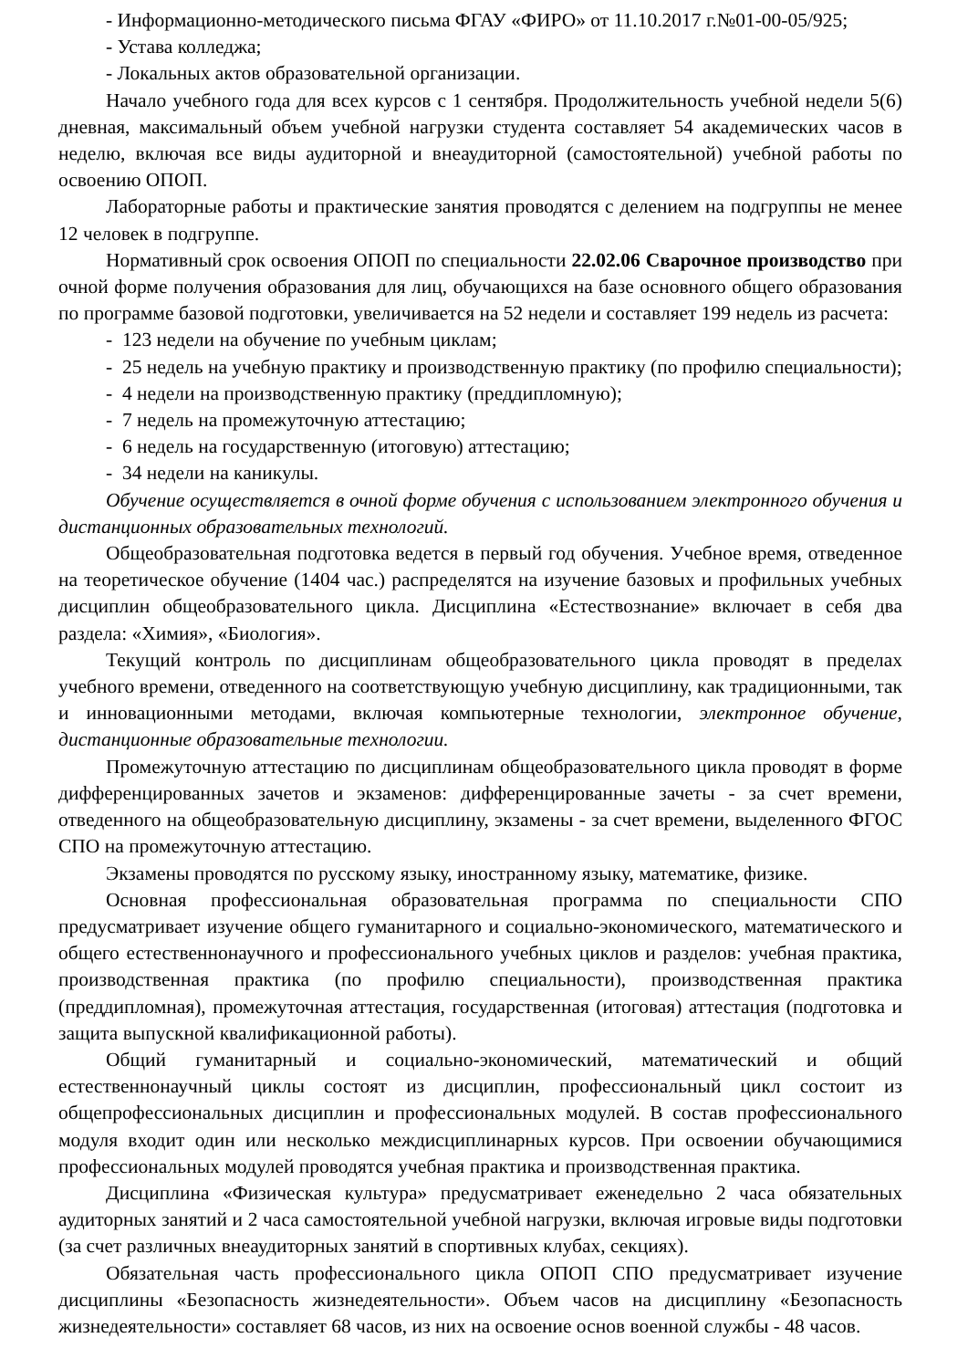- Информационно-методического письма ФГАУ «ФИРО» от 11.10.2017 г.№01-00-05/925;
- Устава колледжа;
- Локальных актов образовательной организации.
Начало учебного года для всех курсов с 1 сентября. Продолжительность учебной недели 5(6) дневная, максимальный объем учебной нагрузки студента составляет 54 академических часов в неделю, включая все виды аудиторной и внеаудиторной (самостоятельной) учебной работы по освоению ОПОП.
Лабораторные работы и практические занятия проводятся с делением на подгруппы не менее 12 человек в подгруппе.
Нормативный срок освоения ОПОП по специальности 22.02.06 Сварочное производство при очной форме получения образования для лиц, обучающихся на базе основного общего образования по программе базовой подготовки, увеличивается на 52 недели и составляет 199 недель из расчета:
- 123 недели на обучение по учебным циклам;
- 25 недель на учебную практику и производственную практику (по профилю специальности);
- 4 недели на производственную практику (преддипломную);
- 7 недель на промежуточную аттестацию;
- 6 недель на государственную (итоговую) аттестацию;
- 34 недели на каникулы.
Обучение осуществляется в очной форме обучения с использованием электронного обучения и дистанционных образовательных технологий.
Общеобразовательная подготовка ведется в первый год обучения. Учебное время, отведенное на теоретическое обучение (1404 час.) распределятся на изучение базовых и профильных учебных дисциплин общеобразовательного цикла. Дисциплина «Естествознание» включает в себя два раздела: «Химия», «Биология».
Текущий контроль по дисциплинам общеобразовательного цикла проводят в пределах учебного времени, отведенного на соответствующую учебную дисциплину, как традиционными, так и инновационными методами, включая компьютерные технологии, электронное обучение, дистанционные образовательные технологии.
Промежуточную аттестацию по дисциплинам общеобразовательного цикла проводят в форме дифференцированных зачетов и экзаменов: дифференцированные зачеты - за счет времени, отведенного на общеобразовательную дисциплину, экзамены - за счет времени, выделенного ФГОС СПО на промежуточную аттестацию.
Экзамены проводятся по русскому языку, иностранному языку, математике, физике.
Основная профессиональная образовательная программа по специальности СПО предусматривает изучение общего гуманитарного и социально-экономического, математического и общего естественнонаучного и профессионального учебных циклов и разделов: учебная практика, производственная практика (по профилю специальности), производственная практика (преддипломная), промежуточная аттестация, государственная (итоговая) аттестация (подготовка и защита выпускной квалификационной работы).
Общий гуманитарный и социально-экономический, математический и общий естественнонаучный циклы состоят из дисциплин, профессиональный цикл состоит из общепрофессиональных дисциплин и профессиональных модулей. В состав профессионального модуля входит один или несколько междисциплинарных курсов. При освоении обучающимися профессиональных модулей проводятся учебная практика и производственная практика.
Дисциплина «Физическая культура» предусматривает еженедельно 2 часа обязательных аудиторных занятий и 2 часа самостоятельной учебной нагрузки, включая игровые виды подготовки (за счет различных внеаудиторных занятий в спортивных клубах, секциях).
Обязательная часть профессионального цикла ОПОП СПО предусматривает изучение дисциплины «Безопасность жизнедеятельности». Объем часов на дисциплину «Безопасность жизнедеятельности» составляет 68 часов, из них на освоение основ военной службы - 48 часов.